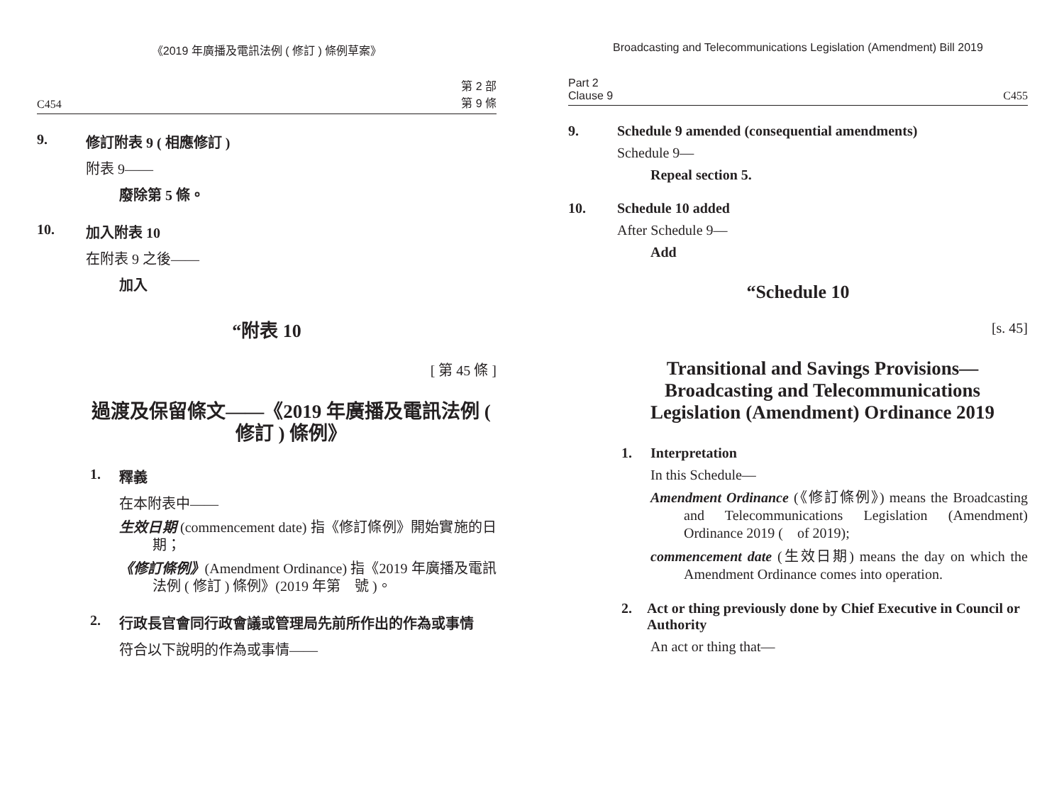《2019 年廣播及電訊法例 ( 修訂 ) 條例草案》
C454 第 2 部
第 9 條
9. 修訂附表 9 ( 相應修訂 )
附表 9——
廢除第 5 條。
10. 加入附表 10
在附表 9 之後——
加入
“附表 10
[ 第 45 條 ]
過渡及保留條文——《2019 年廣播及電訊法例 ( 修訂 ) 條例》
1. 釋義
在本附表中——
生效日期 (commencement date) 指《修訂條例》開始實施的日期；
《修訂條例》(Amendment Ordinance) 指《2019 年廣播及電訊法例 ( 修訂 ) 條例》(2019 年第　號 )。
2. 行政長官會同行政會議或管理局先前所作出的作為或事情
符合以下說明的作為或事情——
Broadcasting and Telecommunications Legislation (Amendment) Bill 2019
Part 2
Clause 9 C455
9. Schedule 9 amended (consequential amendments)
Schedule 9—
Repeal section 5.
10. Schedule 10 added
After Schedule 9—
Add
“Schedule 10
[s. 45]
Transitional and Savings Provisions—Broadcasting and Telecommunications Legislation (Amendment) Ordinance 2019
1. Interpretation
In this Schedule—
Amendment Ordinance (《修訂條例》) means the Broadcasting and Telecommunications Legislation (Amendment) Ordinance 2019 (　of 2019);
commencement date (生效日期) means the day on which the Amendment Ordinance comes into operation.
2. Act or thing previously done by Chief Executive in Council or Authority
An act or thing that—